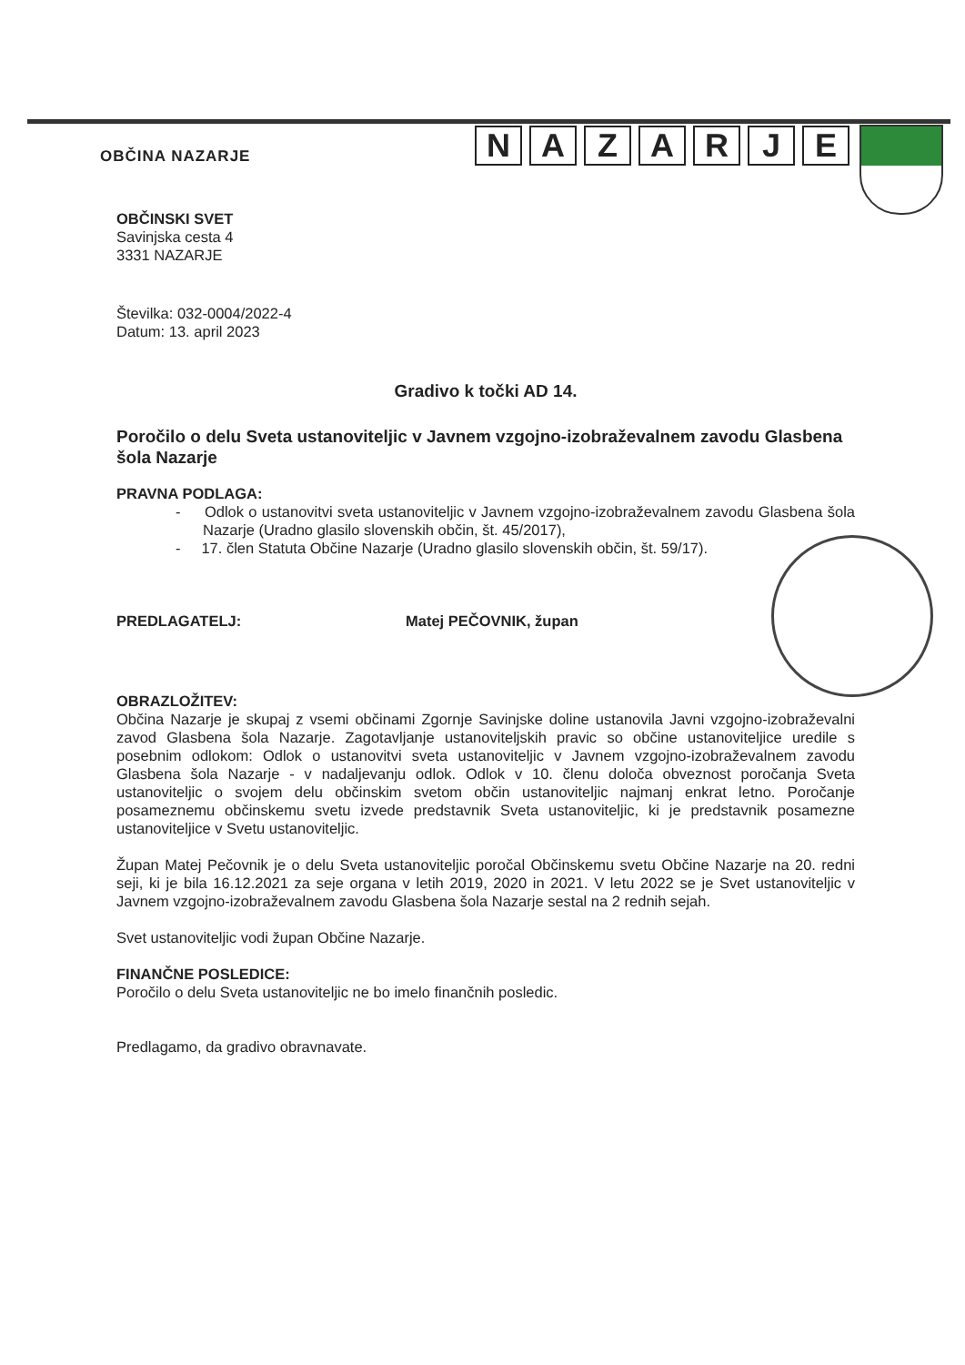OBČINA NAZARJE
NAZARJE
OBČINSKI SVET
Savinjska cesta 4
3331 NAZARJE
Številka: 032-0004/2022-4
Datum: 13. april 2023
Gradivo k točki AD 14.
Poročilo o delu Sveta ustanoviteljic v Javnem vzgojno-izobraževalnem zavodu Glasbena šola Nazarje
PRAVNA PODLAGA:
- Odlok o ustanovitvi sveta ustanoviteljic v Javnem vzgojno-izobraževalnem zavodu Glasbena šola Nazarje (Uradno glasilo slovenskih občin, št. 45/2017),
- 17. člen Statuta Občine Nazarje (Uradno glasilo slovenskih občin, št. 59/17).
PREDLAGATELJ: Matej PEČOVNIK, župan
OBRAZLOŽITEV:
Občina Nazarje je skupaj z vsemi občinami Zgornje Savinjske doline ustanovila Javni vzgojno-izobraževalni zavod Glasbena šola Nazarje. Zagotavljanje ustanoviteljskih pravic so občine ustanoviteljice uredile s posebnim odlokom: Odlok o ustanovitvi sveta ustanoviteljic v Javnem vzgojno-izobraževalnem zavodu Glasbena šola Nazarje - v nadaljevanju odlok. Odlok v 10. členu določa obveznost poročanja Sveta ustanoviteljic o svojem delu občinskim svetom občin ustanoviteljic najmanj enkrat letno. Poročanje posameznemu občinskemu svetu izvede predstavnik Sveta ustanoviteljic, ki je predstavnik posamezne ustanoviteljice v Svetu ustanoviteljic.
Župan Matej Pečovnik je o delu Sveta ustanoviteljic poročal Občinskemu svetu Občine Nazarje na 20. redni seji, ki je bila 16.12.2021 za seje organa v letih 2019, 2020 in 2021. V letu 2022 se je Svet ustanoviteljic v Javnem vzgojno-izobraževalnem zavodu Glasbena šola Nazarje sestal na 2 rednih sejah.
Svet ustanoviteljic vodi župan Občine Nazarje.
FINANČNE POSLEDICE:
Poročilo o delu Sveta ustanoviteljic ne bo imelo finančnih posledic.
Predlagamo, da gradivo obravnavate.